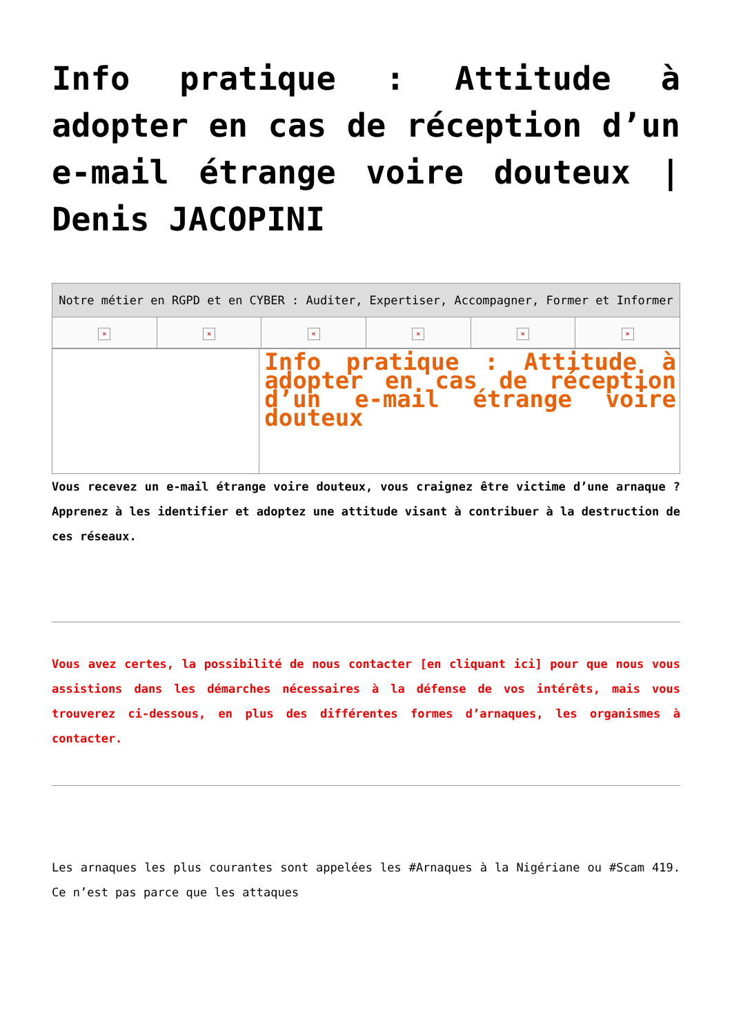Info pratique : Attitude à adopter en cas de réception d’un e-mail étrange voire douteux | Denis JACOPINI
| Notre métier en RGPD et en CYBER : Auditer, Expertiser, Accompagner, Former et Informer | | | | | |
| × | × | × | × | × | × |
| | Info pratique : Attitude à adopter en cas de réception d’un e-mail étrange voire douteux |
Vous recevez un e-mail étrange voire douteux, vous craignez être victime d’une arnaque ? Apprenez à les identifier et adoptez une attitude visant à contribuer à la destruction de ces réseaux.
Vous avez certes, la possibilité de nous contacter [en cliquant ici] pour que nous vous assistions dans les démarches nécessaires à la défense de vos intérêts, mais vous trouverez ci-dessous, en plus des différentes formes d’arnaques, les organismes à contacter.
Les arnaques les plus courantes sont appelées les #Arnaques à la Nigériane ou #Scam 419. Ce n’est pas parce que les attaques